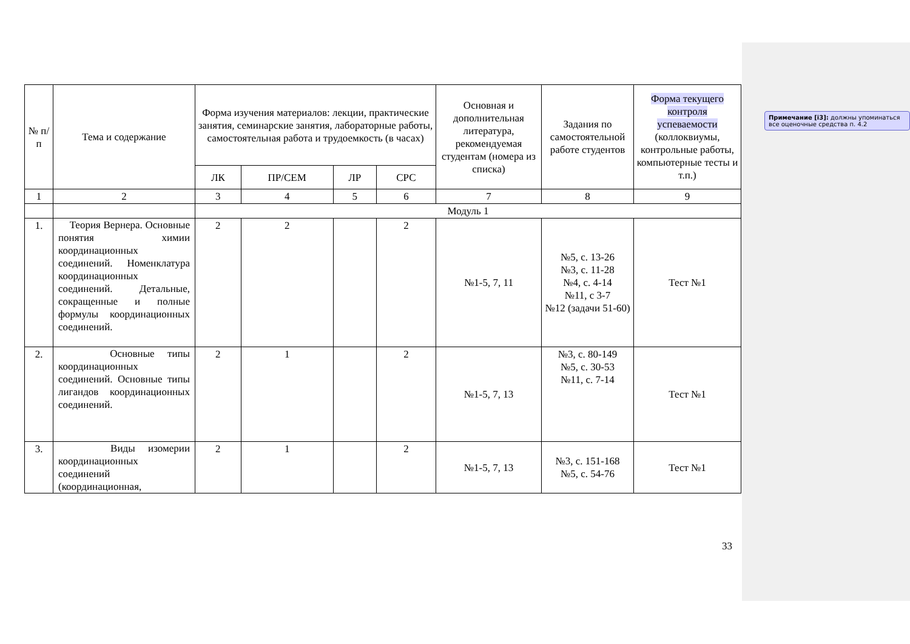| № п/п | Тема и содержание | Форма изучения материалов: лекции, практические занятия, семинарские занятия, лабораторные работы, самостоятельная работа и трудоемкость (в часах) | | | | Основная и дополнительная литература, рекомендуемая студентам (номера из списка) | Задания по самостоятельной работе студентов | Форма текущего контроля успеваемости (коллоквиумы, контрольные работы, компьютерные тесты и т.п.) |
| --- | --- | --- | --- | --- | --- | --- | --- | --- |
| | | ЛК | ПР/СЕМ | ЛР | СРС | | | |
| 1 | 2 | 3 | 4 | 5 | 6 | 7 | 8 | 9 |
| | | Модуль 1 | | | | | | |
| 1. | Теория Вернера. Основные понятия химии координационных соединений. Номенклатура координационных соединений. Детальные, сокращенные и полные формулы координационных соединений. | 2 | 2 | | 2 | №1-5, 7, 11 | №5, с. 13-26 №3, с. 11-28 №4, с. 4-14 №11, с 3-7 №12 (задачи 51-60) | Тест №1 |
| 2. | Основные типы координационных соединений. Основные типы лигандов координационных соединений. | 2 | 1 | | 2 | №1-5, 7, 13 | №3, с. 80-149 №5, с. 30-53 №11, с. 7-14 | Тест №1 |
| 3. | Виды изомерии координационных соединений (координационная, | 2 | 1 | | 2 | №1-5, 7, 13 | №3, с. 151-168 №5, с. 54-76 | Тест №1 |
33
Примечание [i3]: должны упоминаться все оценочные средства п. 4.2